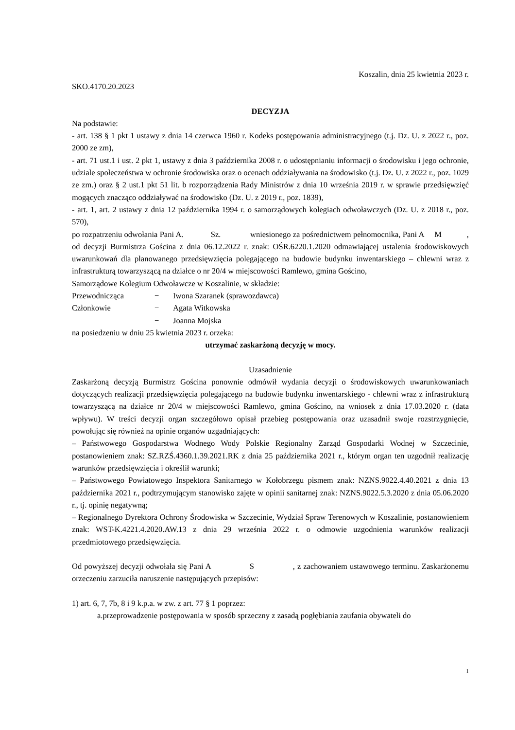Koszalin, dnia 25 kwietnia 2023 r.
SKO.4170.20.2023
DECYZJA
Na podstawie:
- art. 138 § 1 pkt 1 ustawy z dnia 14 czerwca 1960 r. Kodeks postępowania administracyjnego (t.j. Dz. U. z 2022 r., poz. 2000 ze zm),
- art. 71 ust.1 i ust. 2 pkt 1, ustawy z dnia 3 października 2008 r. o udostępnianiu informacji o środowisku i jego ochronie, udziale społeczeństwa w ochronie środowiska oraz o ocenach oddziaływania na środowisko (t.j. Dz. U. z 2022 r., poz. 1029 ze zm.) oraz § 2 ust.1 pkt 51 lit. b rozporządzenia Rady Ministrów z dnia 10 września 2019 r. w sprawie przedsięwzięć mogących znacząco oddziaływać na środowisko (Dz. U. z 2019 r., poz. 1839),
- art. 1, art. 2 ustawy z dnia 12 października 1994 r. o samorządowych kolegiach odwoławczych (Dz. U. z 2018 r., poz. 570),
po rozpatrzeniu odwołania Pani A. Sz. wniesionego za pośrednictwem pełnomocnika, Pani A M , od decyzji Burmistrza Gościna z dnia 06.12.2022 r. znak: OŚR.6220.1.2020 odmawiającej ustalenia środowiskowych uwarunkowań dla planowanego przedsięwzięcia polegającego na budowie budynku inwentarskiego – chlewni wraz z infrastrukturą towarzyszącą na działce o nr 20/4 w miejscowości Ramlewo, gmina Gościno,
Samorządowe Kolegium Odwoławcze w Koszalinie, w składzie:
| Przewodnicząca | − | Iwona Szaranek (sprawozdawca) |
| Członkowie | − | Agata Witkowska |
| | − | Joanna Mojska |
na posiedzeniu w dniu 25 kwietnia 2023 r. orzeka:
utrzymać zaskarżoną decyzję w mocy.
Uzasadnienie
Zaskarżoną decyzją Burmistrz Gościna ponownie odmówił wydania decyzji o środowiskowych uwarunkowaniach dotyczących realizacji przedsięwzięcia polegającego na budowie budynku inwentarskiego - chlewni wraz z infrastrukturą towarzyszącą na działce nr 20/4 w miejscowości Ramlewo, gmina Gościno, na wniosek z dnia 17.03.2020 r. (data wpływu). W treści decyzji organ szczegółowo opisał przebieg postępowania oraz uzasadnił swoje rozstrzygnięcie, powołując się również na opinie organów uzgadniających:
– Państwowego Gospodarstwa Wodnego Wody Polskie Regionalny Zarząd Gospodarki Wodnej w Szczecinie, postanowieniem znak: SZ.RZŚ.4360.1.39.2021.RK z dnia 25 października 2021 r., którym organ ten uzgodnił realizację warunków przedsięwzięcia i określił warunki;
– Państwowego Powiatowego Inspektora Sanitarnego w Kołobrzegu pismem znak: NZNS.9022.4.40.2021 z dnia 13 października 2021 r., podtrzymującym stanowisko zajęte w opinii sanitarnej znak: NZNS.9022.5.3.2020 z dnia 05.06.2020 r., tj. opinię negatywną;
– Regionalnego Dyrektora Ochrony Środowiska w Szczecinie, Wydział Spraw Terenowych w Koszalinie, postanowieniem znak: WST-K.4221.4.2020.AW.13 z dnia 29 września 2022 r. o odmowie uzgodnienia warunków realizacji przedmiotowego przedsięwzięcia.
Od powyższej decyzji odwołała się Pani A S , z zachowaniem ustawowego terminu. Zaskarżonemu orzeczeniu zarzuciła naruszenie następujących przepisów:
1) art. 6, 7, 7b, 8 i 9 k.p.a. w zw. z art. 77 § 1 poprzez:
a.przeprowadzenie postępowania w sposób sprzeczny z zasadą pogłębiania zaufania obywateli do
1